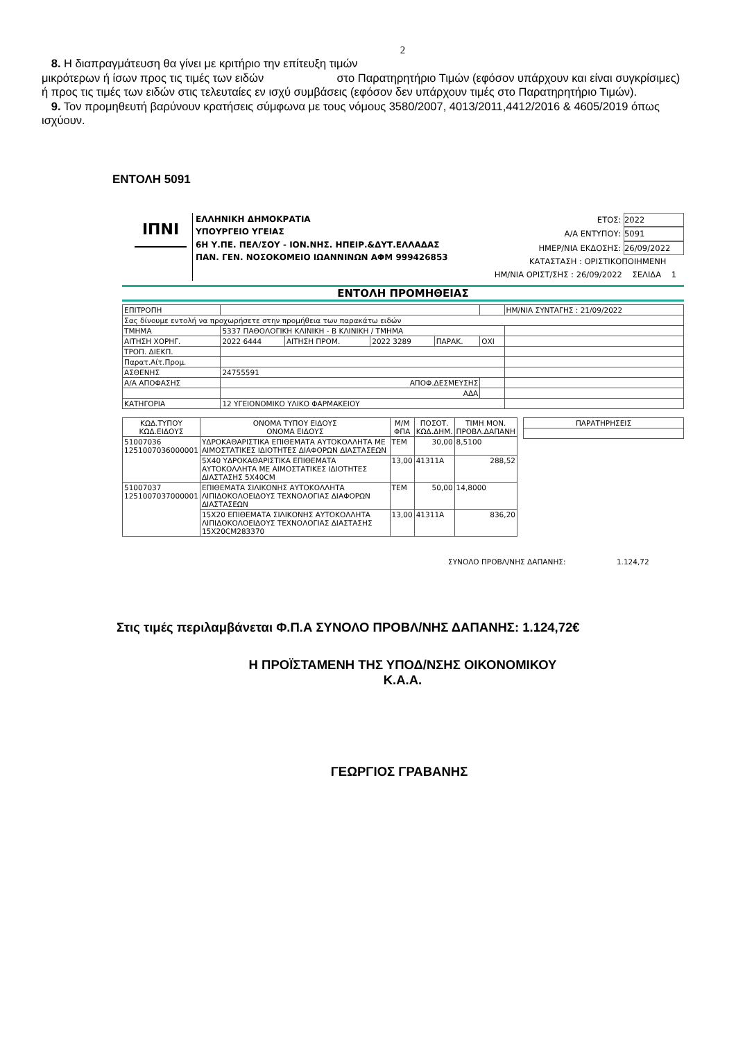2
8. Η διαπραγμάτευση θα γίνει με κριτήριο την επίτευξη τιμών
μικρότερων ή ίσων προς τις τιμές των ειδών στο Παρατηρητήριο Τιμών (εφόσον υπάρχουν και είναι συγκρίσιμες) ή προς τις τιμές των ειδών στις τελευταίες εν ισχύ συμβάσεις (εφόσον δεν υπάρχουν τιμές στο Παρατηρητήριο Τιμών).
9. Τον προμηθευτή βαρύνουν κρατήσεις σύμφωνα με τους νόμους 3580/2007, 4013/2011,4412/2016 & 4605/2019 όπως ισχύουν.
ΕΝΤΟΛΗ 5091
ΙΠΝΙ
ΕΛΛΗΝΙΚΗ ΔΗΜΟΚΡΑΤΙΑ
ΥΠΟΥΡΓΕΙΟ ΥΓΕΙΑΣ
6Η Υ.ΠΕ. ΠΕΛ/ΣΟΥ - ΙΟΝ.ΝΗΣ. ΗΠΕΙΡ.&ΔΥΤ.ΕΛΛΑΔΑΣ
ΠΑΝ. ΓΕΝ. ΝΟΣΟΚΟΜΕΙΟ ΙΩΑΝΝΙΝΩΝ ΑΦΜ 999426853
ΕΤΟΣ: 2022
Α/Α ΕΝΤΥΠΟΥ: 5091
ΗΜΕΡ/ΝΙΑ ΕΚΔΟΣΗΣ: 26/09/2022
ΚΑΤΑΣΤΑΣΗ : ΟΡΙΣΤΙΚΟΠΟΙΗΜΕΝΗ
ΗΜ/ΝΙΑ ΟΡΙΣΤ/ΣΗΣ : 26/09/2022 ΣΕΛΙΔΑ 1
ΕΝΤΟΛΗ ΠΡΟΜΗΘΕΙΑΣ
| ΕΠΙΤΡΟΠΗ | | | | | | ΗΜ/ΝΙΑ ΣΥΝΤΑΓΗΣ : 21/09/2022 |
| Σας δίνουμε εντολή να προχωρήσετε στην προμήθεια των παρακάτω ειδών | | | | | | |
| ΤΜΗΜΑ | 5337 ΠΑΘΟΛΟΓΙΚΗ ΚΛΙΝΙΚΗ - Β ΚΛΙΝΙΚΗ / ΤΜΗΜΑ | | | | | |
| ΑΙΤΗΣΗ ΧΟΡΗΓ. | 2022 6444 | ΑΙΤΗΣΗ ΠΡΟΜ. | 2022 3289 | ΠΑΡΑΚ. | ΟΧΙ | |
| ΤΡΟΠ. ΔΙΕΚΠ. | | | | | | |
| Παρατ.Αίτ.Προμ. | | | | | | |
| ΑΣΘΕΝΗΣ | 24755591 | | | | | |
| Α/Α ΑΠΟΦΑΣΗΣ | ΑΠΟΦ.ΔΕΣΜΕΥΣΗΣ | | | | | |
| | ΑΔΑ | | | | | |
| ΚΑΤΗΓΟΡΙΑ | 12 ΥΓΕΙΟΝΟΜΙΚΟ ΥΛΙΚΟ ΦΑΡΜΑΚΕΙΟΥ | | | | | |
| ΚΩΔ.ΤΥΠΟΥ ΚΩΔ.ΕΙΔΟΥΣ | ΟΝΟΜΑ ΤΥΠΟΥ ΕΙΔΟΥΣ ΟΝΟΜΑ ΕΙΔΟΥΣ | Μ/Μ ΦΠΑ | ΠΟΣΟΤ. ΚΩΔ.ΔΗΜ. | ΤΙΜΗ ΜΟΝ. ΠΡΟΒΛ.ΔΑΠΑΝΗ |
| --- | --- | --- | --- | --- |
| 51007036 1251007036000001 | ΥΔΡΟΚΑΘΑΡΙΣΤΙΚΑ ΕΠΙΘΕΜΑΤΑ ΑΥΤΟΚΟΛΛΗΤΑ ΜΕ ΑΙΜΟΣΤΑΤΙΚΕΣ ΙΔΙΟΤΗΤΕΣ ΔΙΑΦΟΡΩΝ ΔΙΑΣΤΑΣΕΩΝ | ΤΕΜ | 30,00 | 8,5100 |
| | 5X40 ΥΔΡΟΚΑΘΑΡΙΣΤΙΚΑ ΕΠΙΘΕΜΑΤΑ ΑΥΤΟΚΟΛΛΗΤΑ ΜΕ ΑΙΜΟΣΤΑΤΙΚΕΣ ΙΔΙΟΤΗΤΕΣ ΔΙΑΣΤΑΣΗΣ 5X40CM | 13,00 | 41311Α | 288,52 |
| 51007037 1251007037000001 | ΕΠΙΘΕΜΑΤΑ ΣΙΛΙΚΟΝΗΣ ΑΥΤΟΚΟΛΛΗΤΑ ΛΙΠΙΔΟΚΟΛΟΕΙΔΟΥΣ ΤΕΧΝΟΛΟΓΙΑΣ ΔΙΑΦΟΡΩΝ ΔΙΑΣΤΑΣΕΩΝ | ΤΕΜ | 50,00 | 14,8000 |
| | 15X20 ΕΠΙΘΕΜΑΤΑ ΣΙΛΙΚΟΝΗΣ ΑΥΤΟΚΟΛΛΗΤΑ ΛΙΠΙΔΟΚΟΛΟΕΙΔΟΥΣ ΤΕΧΝΟΛΟΓΙΑΣ ΔΙΑΣΤΑΣΗΣ 15X20CM283370 | 13,00 | 41311Α | 836,20 |
| ΠΑΡΑΤΗΡΗΣΕΙΣ |
| --- |
ΣΥΝΟΛΟ ΠΡΟΒΛ/ΝΗΣ ΔΑΠΑΝΗΣ: 1.124,72
Στις τιμές περιλαμβάνεται Φ.Π.Α ΣΥΝΟΛΟ ΠΡΟΒΛ/ΝΗΣ ΔΑΠΑΝΗΣ: 1.124,72€
Η ΠΡΟΪΣΤΑΜΕΝΗ ΤΗΣ ΥΠΟΔ/ΝΣΗΣ ΟΙΚΟΝΟΜΙΚΟΥ
Κ.Α.Α.
ΓΕΩΡΓΙΟΣ ΓΡΑΒΑΝΗΣ